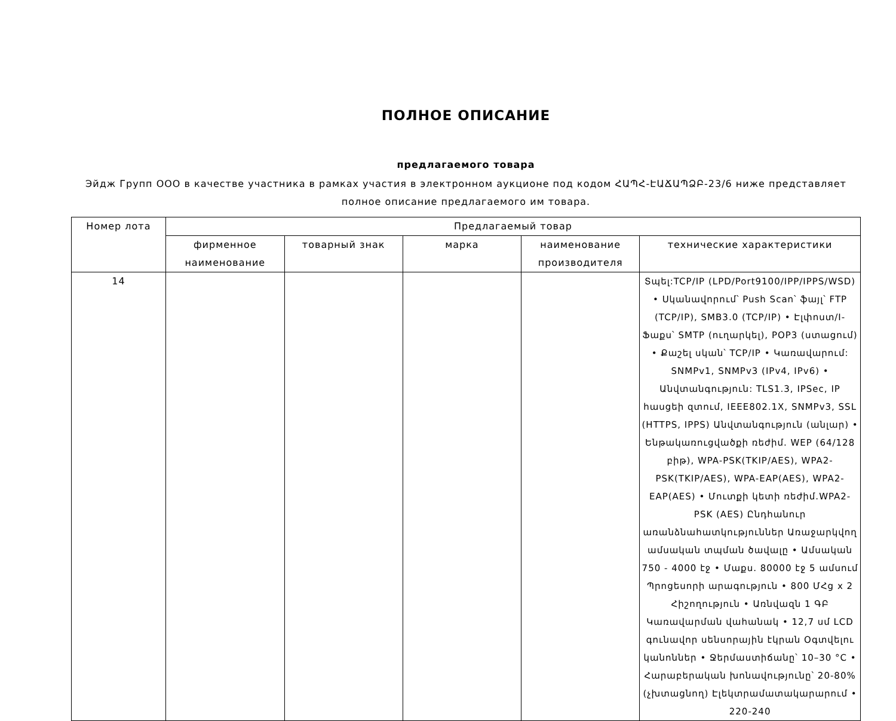ПОЛНОЕ ОПИСАНИЕ
предлагаемого товара
Эйдж Групп ООО в качестве участника в рамках участия в электронном аукционе под кодом ՀԱՊՀ-ԷԱՃԱՊՁԲ-23/6 ниже представляет полное описание предлагаемого им товара.
| Номер лота | Предлагаемый товар | | | | |
| --- | --- | --- | --- | --- | --- |
| | фирменное наименование | товарный знак | марка | наименование производителя | технические характеристики |
| 14 | | | | | Տպել:TCP/IP (LPD/Port9100/IPP/IPPS/WSD) • Սկանավորում՝ Push Scan՝ ֆայլ՝ FTP (TCP/IP), SMB3.0 (TCP/IP) • Էլփոստ/I-Ֆաքս՝ SMTP (ուղարկել), POP3 (ստացում) • Քաշել սկան՝ TCP/IP • Կառավարում: SNMPv1, SNMPv3 (IPv4, IPv6) • Անվտանգություն: TLS1.3, IPSec, IP հասցեի զտում, IEEE802.1X, SNMPv3, SSL (HTTPS, IPPS) Անվտանգություն (անլար) • Ենթակառուցվածքի ռեժիմ. WEP (64/128 բիթ), WPA-PSK(TKIP/AES), WPA2-PSK(TKIP/AES), WPA-EAP(AES), WPA2-EAP(AES) • Մուտքի կետի ռեժիմ.WPA2-PSK (AES) Ընդհանուր առանձնահատկություններ Առաջարկվող ամսական տպման ծավալը • Ամսական 750 - 4000 էջ • Մաքս. 80000 էջ 5 ամսում Պրոցեսորի արագություն • 800 ՄՀց x 2 Հիշողություն • Առնվազն 1 ԳԲ Կառավարման վահանակ • 12,7 սմ LCD գունավոր սենսորային էկրան Օգտվելու կանոններ • Ջերմաստիճանը՝ 10–30 °C • Հարաբերական խոնավությունը՝ 20-80% (չխտացնող) Էլեկտրամատակարարում • 220-240 |